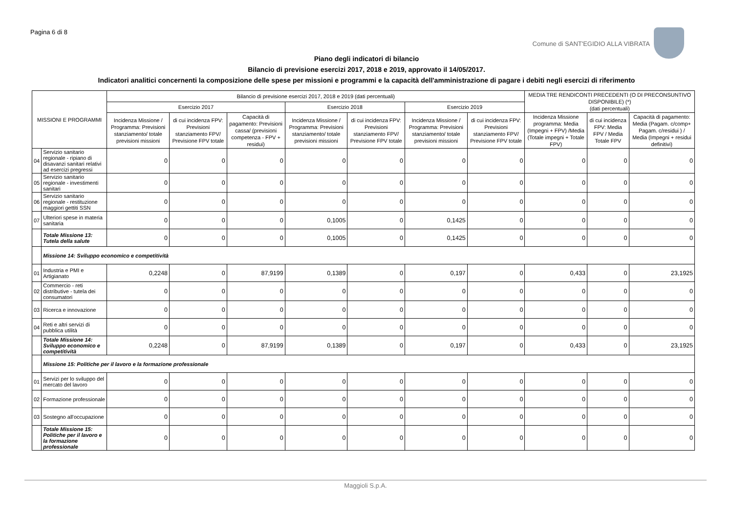Pagina 6 di 8
Comune di SANT'EGIDIO ALLA VIBRATA
Piano degli indicatori di bilancio
Bilancio di previsione esercizi 2017, 2018 e 2019, approvato il 14/05/2017.
Indicatori analitici concernenti la composizione delle spese per missioni e programmi e la capacità dell'amministrazione di pagare i debiti negli esercizi di riferimento
| MISSIONI E PROGRAMMI | | Bilancio di previsione esercizi 2017, 2018 e 2019 (dati percentuali) | | | | | | | MEDIA TRE RENDICONTI PRECEDENTI (O DI PRECONSUNTIVO DISPONIBILE) (*) (dati percentuali) | | |
| --- | --- | --- | --- | --- | --- | --- | --- | --- | --- | --- | --- |
| | | Esercizio 2017 | | | Esercizio 2018 | | Esercizio 2019 | | | | |
| | | Incidenza Missione / Programma: Previsioni stanziamento/ totale previsioni missioni | di cui incidenza FPV: Previsioni stanziamento FPV/ Previsione FPV totale | Capacità di pagamento: Previsioni cassa/ (previsioni competenza - FPV + residui) | Incidenza Missione / Programma: Previsioni stanziamento/ totale previsioni missioni | di cui incidenza FPV: Previsioni stanziamento FPV/ Previsione FPV totale | Incidenza Missione / Programma: Previsioni stanziamento/ totale previsioni missioni | di cui incidenza FPV: Previsioni stanziamento FPV/ Previsione FPV totale | Incidenza Missione programma: Media (Impegni + FPV) /Media (Totale impegni + Totale FPV) | di cui incidenza FPV: Media FPV / Media Totale FPV | Capacità di pagamento: Media (Pagam. c/comp+ Pagam. c/residui ) / Media (Impegni + residui definitivi) |
| 04 | Servizio sanitario regionale - ripiano di disavanzi sanitari relativi ad esercizi pregressi | 0 | 0 | 0 | 0 | 0 | 0 | 0 | 0 | 0 | 0 |
| 05 | Servizio sanitario regionale - investimenti sanitari | 0 | 0 | 0 | 0 | 0 | 0 | 0 | 0 | 0 | 0 |
| 06 | Servizio sanitario regionale - restituzione maggiori gettiti SSN | 0 | 0 | 0 | 0 | 0 | 0 | 0 | 0 | 0 | 0 |
| 07 | Ulteriori spese in materia sanitaria | 0 | 0 | 0 | 0,1005 | 0 | 0,1425 | 0 | 0 | 0 | 0 |
| | Totale Missione 13: Tutela della salute | 0 | 0 | 0 | 0,1005 | 0 | 0,1425 | 0 | 0 | 0 | 0 |
| | Missione 14: Sviluppo economico e competitività | | | | | | | | | | |
| 01 | Industria e PMI e Artigianato | 0,2248 | 0 | 87,9199 | 0,1389 | 0 | 0,197 | 0 | 0,433 | 0 | 23,1925 |
| 02 | Commercio - reti distributive - tutela dei consumatori | 0 | 0 | 0 | 0 | 0 | 0 | 0 | 0 | 0 | 0 |
| 03 | Ricerca e innovazione | 0 | 0 | 0 | 0 | 0 | 0 | 0 | 0 | 0 | 0 |
| 04 | Reti e altri servizi di pubblica utilità | 0 | 0 | 0 | 0 | 0 | 0 | 0 | 0 | 0 | 0 |
| | Totale Missione 14: Sviluppo economico e competitività | 0,2248 | 0 | 87,9199 | 0,1389 | 0 | 0,197 | 0 | 0,433 | 0 | 23,1925 |
| | Missione 15: Politiche per il lavoro e la formazione professionale | | | | | | | | | | |
| 01 | Servizi per lo sviluppo del mercato del lavoro | 0 | 0 | 0 | 0 | 0 | 0 | 0 | 0 | 0 | 0 |
| 02 | Formazione professionale | 0 | 0 | 0 | 0 | 0 | 0 | 0 | 0 | 0 | 0 |
| 03 | Sostegno all'occupazione | 0 | 0 | 0 | 0 | 0 | 0 | 0 | 0 | 0 | 0 |
| | Totale Missione 15: Politiche per il lavoro e la formazione professionale | 0 | 0 | 0 | 0 | 0 | 0 | 0 | 0 | 0 | 0 |
Maggioli S.p.A.